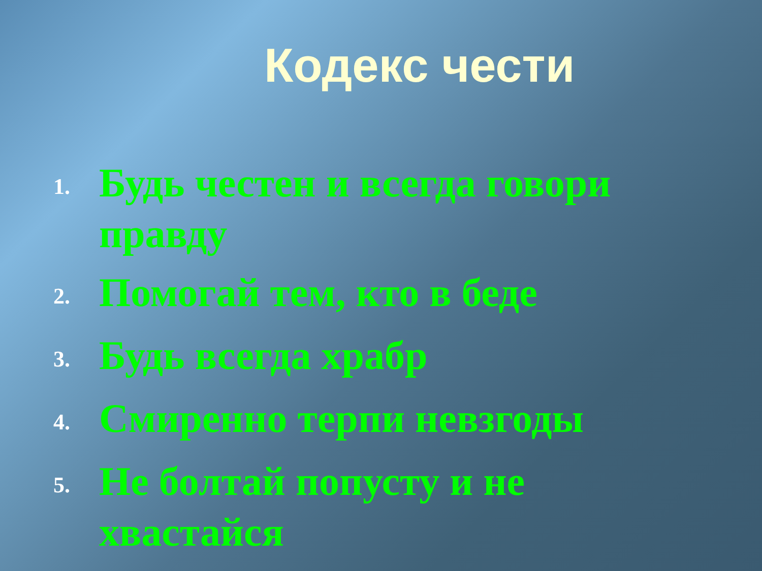Кодекс чести
1. Будь честен и всегда говори правду
2. Помогай тем, кто в беде
3. Будь всегда храбр
4. Смиренно терпи невзгоды
5. Не болтай попусту и не хвастайся